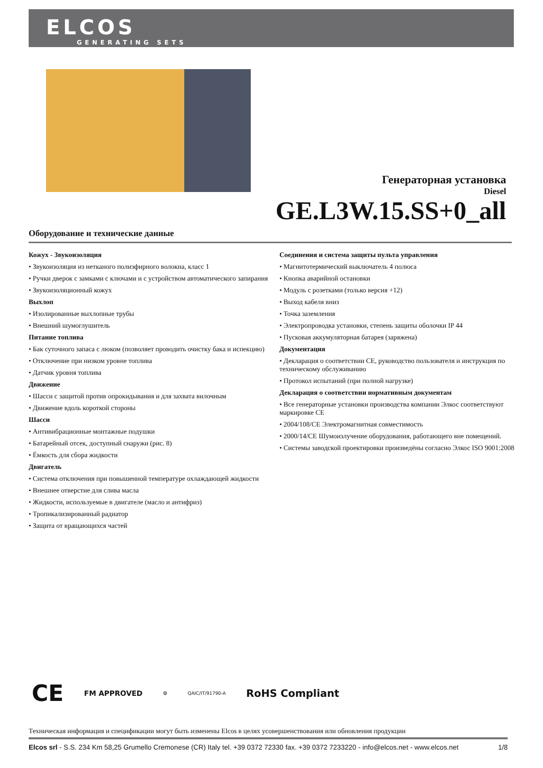ELCOS
GENERATING SETS
Генераторная установка
Diesel
GE.L3W.15.SS+0_all
Оборудование и технические данные
Кожух - Звукоизоляция
• Звукоизоляция из нетканого полиэфирного волокна, класс 1
• Ручки дверок с замками с ключами и с устройством автоматического запирания
• Звукоизоляционный кожух
Выхлоп
• Изолированные выхлопные трубы
• Внешний шумоглушитель
Питание топлива
• Бак суточного запаса с люком (позволяет проводить очистку бака и испекцию)
• Отключение при низком уровне топлива
• Датчик уровня топлива
Движение
• Шасси с защитой против опрокидывания и для захвата вилочным
• Движение вдоль короткой стороны
Шасси
• Антивибрационные монтажные подушки
• Батарейный отсек, доступный снаружи (рис. 8)
• Ёмкость для сбора жидкости
Двигатель
• Система отключения при повышенной температуре охлаждающей жидкости
• Внешнее отверстие для слива масла
• Жидкости, используемые в двигателе (масло и антифриз)
• Тропикализированный радиатор
• Защита от вращающихся частей
Соединения и система защиты пульта управления
• Магнитотермический выключатель 4 полюса
• Кнопка аварийной остановки
• Модуль с розетками (только версия +12)
• Выход кабеля вниз
• Точка заземления
• Электропроводка установки, степень защиты оболочки IP 44
• Пусковая аккумуляторная батарея (заряжена)
Документация
• Декларация о соответствии CE, руководство пользователя и инструкция по техническому обслуживанию
• Протокол испытаний (при полной нагрузке)
Декларация о соответствии нормативным документам
• Все генераторные установки производства компании Элкос соответствуют маркировке CE
• 2004/108/CE Электромагнитная совместимость
• 2000/14/CE Шумоизлучение оборудования, работающего вне помещений.
• Системы заводской проектировки произведёны согласно Элкос ISO 9001:2008
CE FM APPROVED ⊙ QAIC/IT/91790-A RoHS Compliant
Техническая информация и спецификации могут быть изменены Elcos в целях усовершенствования или обновления продукции
Elcos srl - S.S. 234 Km 58,25 Grumello Cremonese (CR) Italy tel. +39 0372 72330 fax. +39 0372 7233220 - info@elcos.net - www.elcos.net 1/8